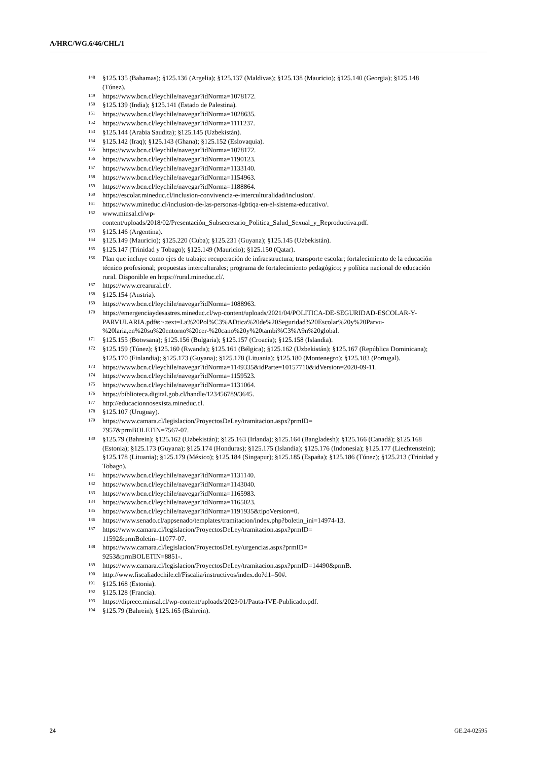A/HRC/WG.6/46/CHL/1
<sup>148</sup> §125.135 (Bahamas); §125.136 (Argelia); §125.137 (Maldivas); §125.138 (Mauricio); §125.140 (Georgia); §125.148 (Túnez).
<sup>149</sup> https://www.bcn.cl/leychile/navegar?idNorma=1078172.
<sup>150</sup> §125.139 (India); §125.141 (Estado de Palestina).
<sup>151</sup> https://www.bcn.cl/leychile/navegar?idNorma=1028635.
<sup>152</sup> https://www.bcn.cl/leychile/navegar?idNorma=1111237.
<sup>153</sup> §125.144 (Arabia Saudita); §125.145 (Uzbekistán).
<sup>154</sup> §125.142 (Iraq); §125.143 (Ghana); §125.152 (Eslovaquia).
<sup>155</sup> https://www.bcn.cl/leychile/navegar?idNorma=1078172.
<sup>156</sup> https://www.bcn.cl/leychile/navegar?idNorma=1190123.
<sup>157</sup> https://www.bcn.cl/leychile/navegar?idNorma=1133140.
<sup>158</sup> https://www.bcn.cl/leychile/navegar?idNorma=1154963.
<sup>159</sup> https://www.bcn.cl/leychile/navegar?idNorma=1188864.
<sup>160</sup> https://escolar.mineduc.cl/inclusion-convivencia-e-interculturalidad/inclusion/.
<sup>161</sup> https://www.mineduc.cl/inclusion-de-las-personas-lgbtiqa-en-el-sistema-educativo/.
<sup>162</sup> www.minsal.cl/wp-
content/uploads/2018/02/Presentación_Subsecretario_Politica_Salud_Sexual_y_Reproductiva.pdf.
<sup>163</sup> §125.146 (Argentina).
<sup>164</sup> §125.149 (Mauricio); §125.220 (Cuba); §125.231 (Guyana); §125.145 (Uzbekistán).
<sup>165</sup> §125.147 (Trinidad y Tobago); §125.149 (Mauricio); §125.150 (Qatar).
<sup>166</sup> Plan que incluye como ejes de trabajo: recuperación de infraestructura; transporte escolar; fortalecimiento de la educación técnico profesional; propuestas interculturales; programa de fortalecimiento pedagógico; y política nacional de educación rural. Disponible en https://rural.mineduc.cl/.
<sup>167</sup> https://www.crearural.cl/.
<sup>168</sup> §125.154 (Austria).
<sup>169</sup> https://www.bcn.cl/leychile/navegar?idNorma=1088963.
<sup>170</sup> https://emergenciaydesastres.mineduc.cl/wp-content/uploads/2021/04/POLITICA-DE-SEGURIDAD-ESCOLAR-Y-
PARVULARIA.pdf#:~:text=La%20Pol%C3%ADtica%20de%20Seguridad%20Escolar%20y%20Parvu-%20laria,en%20su%20entorno%20cer-%20cano%20y%20tambi%C3%A9n%20global.
<sup>171</sup> §125.155 (Botwsana); §125.156 (Bulgaria); §125.157 (Croacia); §125.158 (Islandia).
<sup>172</sup> §125.159 (Túnez); §125.160 (Rwanda); §125.161 (Bélgica); §125.162 (Uzbekistán); §125.167 (República Dominicana); §125.170 (Finlandia); §125.173 (Guyana); §125.178 (Lituania); §125.180 (Montenegro); §125.183 (Portugal).
<sup>173</sup> https://www.bcn.cl/leychile/navegar?idNorma=1149335&idParte=10157710&idVersion=2020-09-11.
<sup>174</sup> https://www.bcn.cl/leychile/navegar?idNorma=1159523.
<sup>175</sup> https://www.bcn.cl/leychile/navegar?idNorma=1131064.
<sup>176</sup> https://biblioteca.digital.gob.cl/handle/123456789/3645.
<sup>177</sup> http://educacionnosexista.mineduc.cl.
<sup>178</sup> §125.107 (Uruguay).
<sup>179</sup> https://www.camara.cl/legislacion/ProyectosDeLey/tramitacion.aspx?prmID=
7957&prmBOLETIN=7567-07.
<sup>180</sup> §125.79 (Bahrein); §125.162 (Uzbekistán); §125.163 (Irlanda); §125.164 (Bangladesh); §125.166 (Canadá); §125.168 (Estonia); §125.173 (Guyana); §125.174 (Honduras); §125.175 (Islandia); §125.176 (Indonesia); §125.177 (Liechtenstein); §125.178 (Lituania); §125.179 (México); §125.184 (Singapur); §125.185 (España); §125.186 (Túnez); §125.213 (Trinidad y Tobago).
<sup>181</sup> https://www.bcn.cl/leychile/navegar?idNorma=1131140.
<sup>182</sup> https://www.bcn.cl/leychile/navegar?idNorma=1143040.
<sup>183</sup> https://www.bcn.cl/leychile/navegar?idNorma=1165983.
<sup>184</sup> https://www.bcn.cl/leychile/navegar?idNorma=1165023.
<sup>185</sup> https://www.bcn.cl/leychile/navegar?idNorma=1191935&tipoVersion=0.
<sup>186</sup> https://www.senado.cl/appsenado/templates/tramitacion/index.php?boletin_ini=14974-13.
<sup>187</sup> https://www.camara.cl/legislacion/ProyectosDeLey/tramitacion.aspx?prmID=
11592&prmBoletin=11077-07.
<sup>188</sup> https://www.camara.cl/legislacion/ProyectosDeLey/urgencias.aspx?prmID=
9253&prmBOLETIN=8851-.
<sup>189</sup> https://www.camara.cl/legislacion/ProyectosDeLey/tramitacion.aspx?prmID=14490&prmB.
<sup>190</sup> http://www.fiscaliadechile.cl/Fiscalia/instructivos/index.do?d1=50#.
<sup>191</sup> §125.168 (Estonia).
<sup>192</sup> §125.128 (Francia).
<sup>193</sup> https://diprece.minsal.cl/wp-content/uploads/2023/01/Pauta-IVE-Publicado.pdf.
<sup>194</sup> §125.79 (Bahrein); §125.165 (Bahrein).
24 GE.24-02595